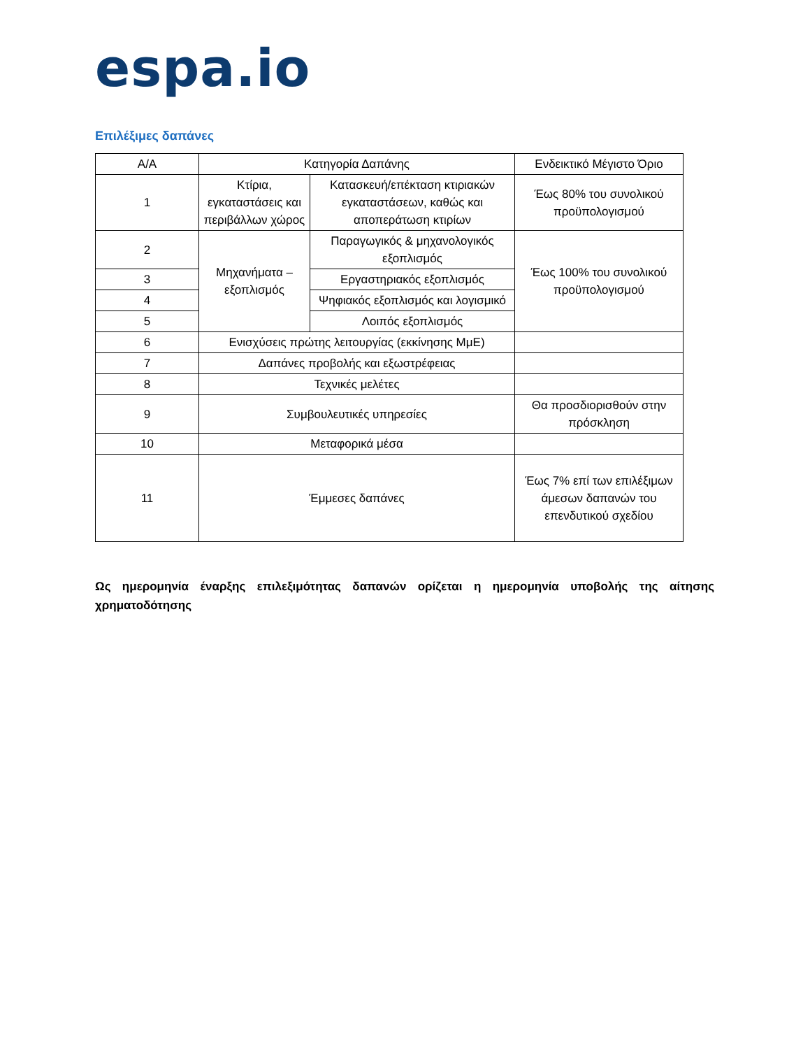espa.io
Επιλέξιμες δαπάνες
| Α/Α | Κατηγορία Δαπάνης | | Ενδεικτικό Μέγιστο Όριο |
| --- | --- | --- | --- |
| 1 | Κτίρια, εγκαταστάσεις και περιβάλλων χώρος | Κατασκευή/επέκταση κτιριακών εγκαταστάσεων, καθώς και αποπεράτωση κτιρίων | Έως 80% του συνολικού προϋπολογισμού |
| 2 | Μηχανήματα – εξοπλισμός | Παραγωγικός & μηχανολογικός εξοπλισμός | Έως 100% του συνολικού προϋπολογισμού |
| 3 | | Εργαστηριακός εξοπλισμός | |
| 4 | | Ψηφιακός εξοπλισμός και λογισμικό | |
| 5 | | Λοιπός εξοπλισμός | |
| 6 | Ενισχύσεις πρώτης λειτουργίας (εκκίνησης ΜμΕ) | | |
| 7 | Δαπάνες προβολής και εξωστρέφειας | | |
| 8 | Τεχνικές μελέτες | | |
| 9 | Συμβουλευτικές υπηρεσίες | | Θα προσδιορισθούν στην πρόσκληση |
| 10 | Μεταφορικά μέσα | | |
| 11 | Έμμεσες δαπάνες | | Έως 7% επί των επιλέξιμων άμεσων δαπανών του επενδυτικού σχεδίου |
Ως ημερομηνία έναρξης επιλεξιμότητας δαπανών ορίζεται η ημερομηνία υποβολής της αίτησης χρηματοδότησης